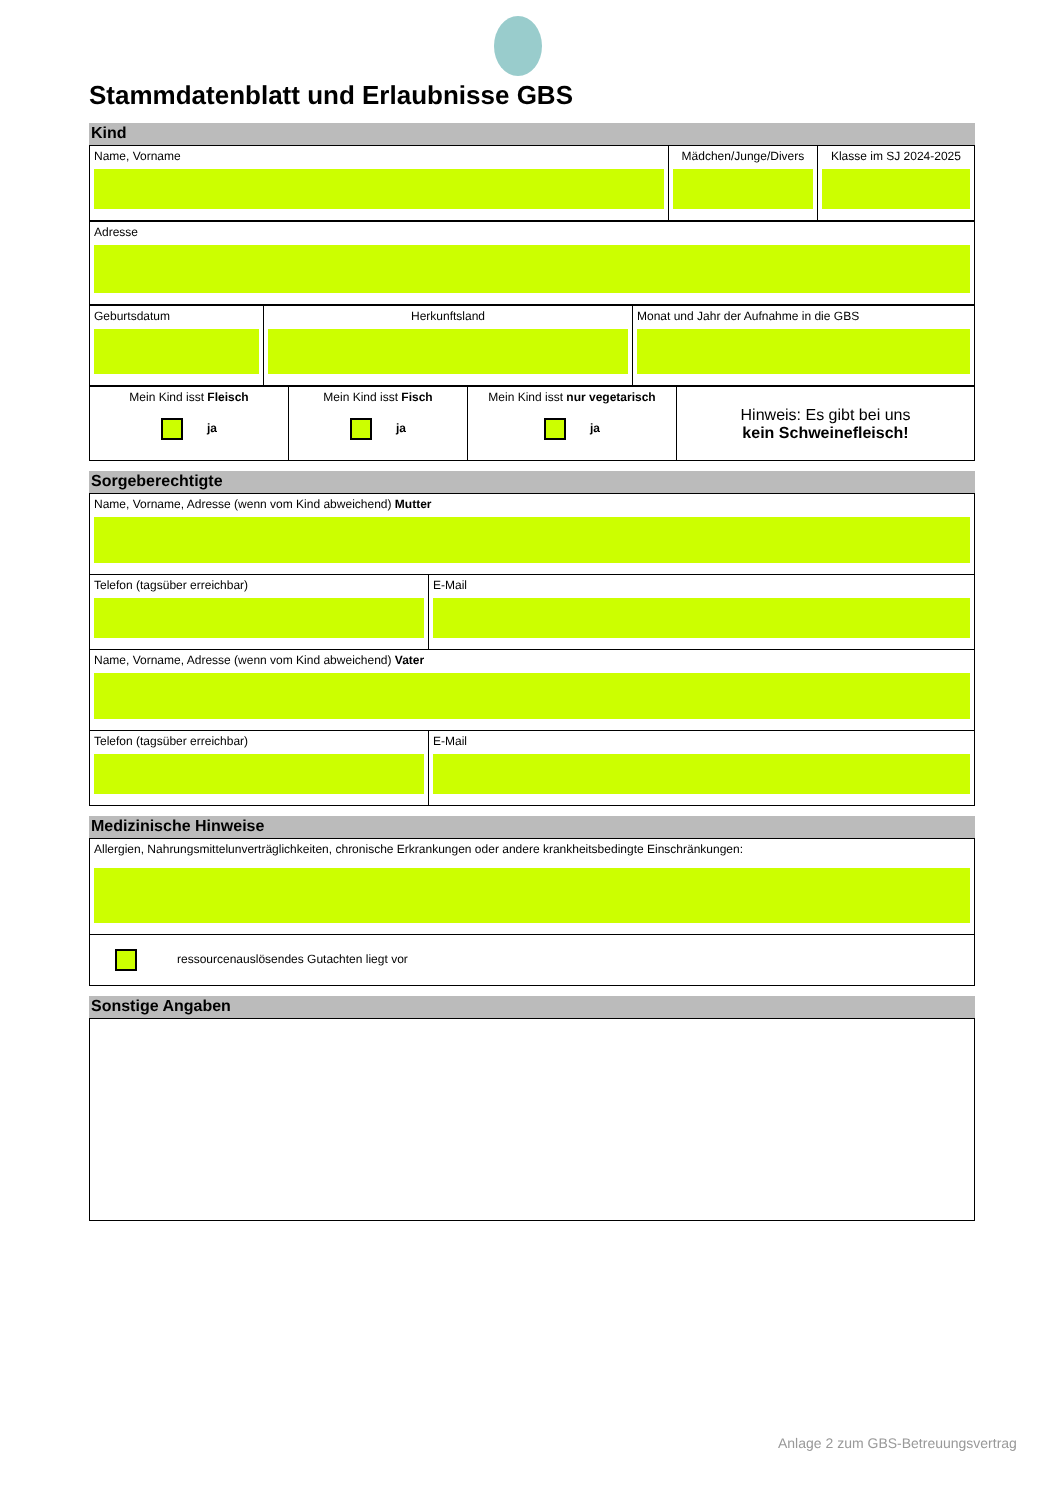Stammdatenblatt und Erlaubnisse GBS
Kind
| Name, Vorname | Mädchen/Junge/Divers | Klasse im SJ 2024-2025 |
| Adresse |
| Geburtsdatum | Herkunftsland | Monat und Jahr der Aufnahme in die GBS |
| Mein Kind isst Fleisch ja | Mein Kind isst Fisch ja | Mein Kind isst nur vegetarisch ja | Hinweis: Es gibt bei uns kein Schweinefleisch! |
Sorgeberechtigte
| Name, Vorname, Adresse (wenn vom Kind abweichend) Mutter | |
| Telefon (tagsüber erreichbar) | E-Mail |
| Name, Vorname, Adresse (wenn vom Kind abweichend) Vater | |
| Telefon (tagsüber erreichbar) | E-Mail |
Medizinische Hinweise
| Allergien, Nahrungsmittelunverträglichkeiten, chronische Erkrankungen oder andere krankheitsbedingte Einschränkungen: |
| ressourcenauslösendes Gutachten liegt vor |
Sonstige Angaben
Anlage 2 zum GBS-Betreuungsvertrag